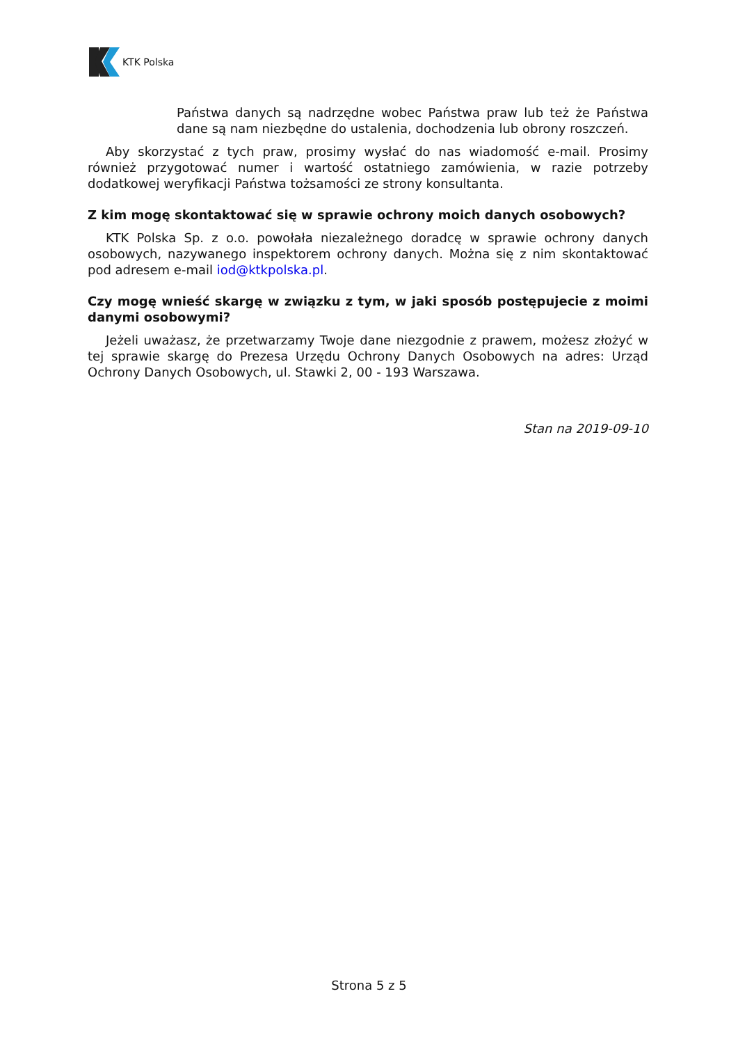KTK Polska
Państwa danych są nadrzędne wobec Państwa praw lub też że Państwa dane są nam niezbędne do ustalenia, dochodzenia lub obrony roszczeń.
Aby skorzystać z tych praw, prosimy wysłać do nas wiadomość e-mail. Prosimy również przygotować numer i wartość ostatniego zamówienia, w razie potrzeby dodatkowej weryfikacji Państwa tożsamości ze strony konsultanta.
Z kim mogę skontaktować się w sprawie ochrony moich danych osobowych?
KTK Polska Sp. z o.o. powołała niezależnego doradcę w sprawie ochrony danych osobowych, nazywanego inspektorem ochrony danych. Można się z nim skontaktować pod adresem e-mail iod@ktkpolska.pl.
Czy mogę wnieść skargę w związku z tym, w jaki sposób postępujecie z moimi danymi osobowymi?
Jeżeli uważasz, że przetwarzamy Twoje dane niezgodnie z prawem, możesz złożyć w tej sprawie skargę do Prezesa Urzędu Ochrony Danych Osobowych na adres: Urząd Ochrony Danych Osobowych, ul. Stawki 2, 00 - 193 Warszawa.
Stan na 2019-09-10
Strona 5 z 5